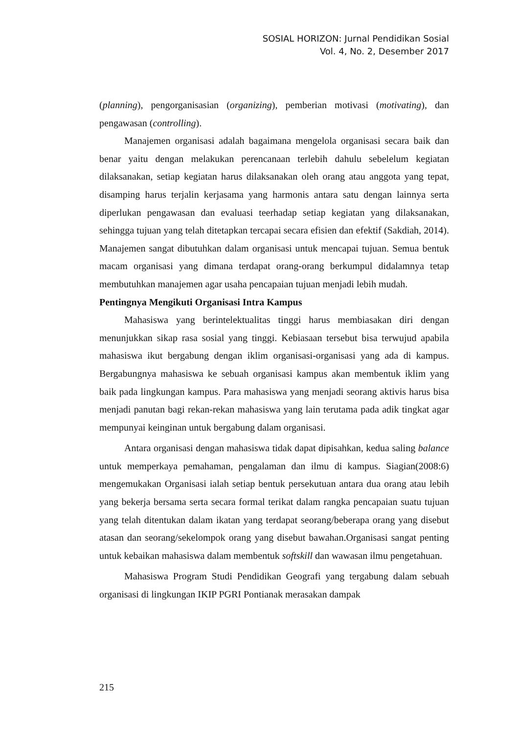SOSIAL HORIZON: Jurnal Pendidikan Sosial
Vol. 4, No. 2, Desember 2017
(planning), pengorganisasian (organizing), pemberian motivasi (motivating), dan pengawasan (controlling).
Manajemen organisasi adalah bagaimana mengelola organisasi secara baik dan benar yaitu dengan melakukan perencanaan terlebih dahulu sebelelum kegiatan dilaksanakan, setiap kegiatan harus dilaksanakan oleh orang atau anggota yang tepat, disamping harus terjalin kerjasama yang harmonis antara satu dengan lainnya serta diperlukan pengawasan dan evaluasi teerhadap setiap kegiatan yang dilaksanakan, sehingga tujuan yang telah ditetapkan tercapai secara efisien dan efektif (Sakdiah, 2014). Manajemen sangat dibutuhkan dalam organisasi untuk mencapai tujuan. Semua bentuk macam organisasi yang dimana terdapat orang-orang berkumpul didalamnya tetap membutuhkan manajemen agar usaha pencapaian tujuan menjadi lebih mudah.
Pentingnya Mengikuti Organisasi Intra Kampus
Mahasiswa yang berintelektualitas tinggi harus membiasakan diri dengan menunjukkan sikap rasa sosial yang tinggi. Kebiasaan tersebut bisa terwujud apabila mahasiswa ikut bergabung dengan iklim organisasi-organisasi yang ada di kampus. Bergabungnya mahasiswa ke sebuah organisasi kampus akan membentuk iklim yang baik pada lingkungan kampus. Para mahasiswa yang menjadi seorang aktivis harus bisa menjadi panutan bagi rekan-rekan mahasiswa yang lain terutama pada adik tingkat agar mempunyai keinginan untuk bergabung dalam organisasi.
Antara organisasi dengan mahasiswa tidak dapat dipisahkan, kedua saling balance untuk memperkaya pemahaman, pengalaman dan ilmu di kampus. Siagian(2008:6) mengemukakan Organisasi ialah setiap bentuk persekutuan antara dua orang atau lebih yang bekerja bersama serta secara formal terikat dalam rangka pencapaian suatu tujuan yang telah ditentukan dalam ikatan yang terdapat seorang/beberapa orang yang disebut atasan dan seorang/sekelompok orang yang disebut bawahan.Organisasi sangat penting untuk kebaikan mahasiswa dalam membentuk softskill dan wawasan ilmu pengetahuan.
Mahasiswa Program Studi Pendidikan Geografi yang tergabung dalam sebuah organisasi di lingkungan IKIP PGRI Pontianak merasakan dampak
215